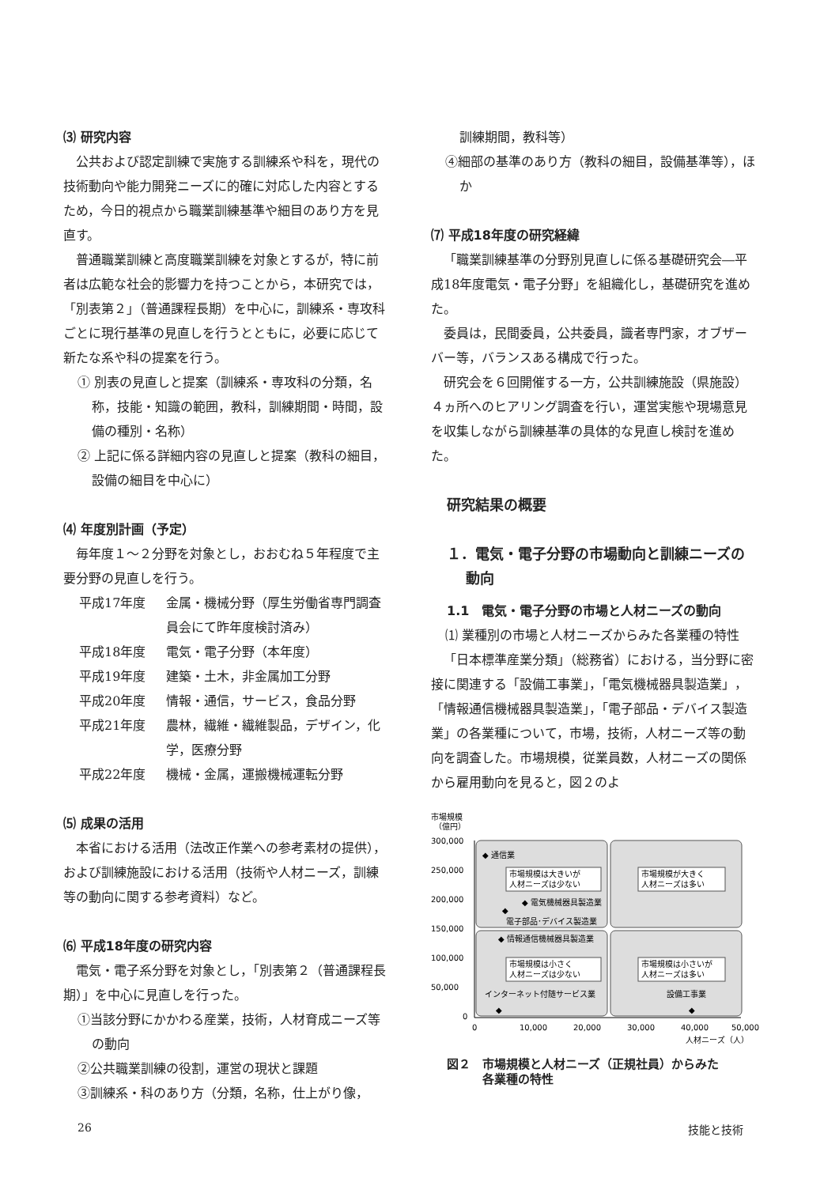⑶ 研究内容
公共および認定訓練で実施する訓練系や科を，現代の技術動向や能力開発ニーズに的確に対応した内容とするため，今日的視点から職業訓練基準や細目のあり方を見直す。
普通職業訓練と高度職業訓練を対象とするが，特に前者は広範な社会的影響力を持つことから，本研究では，「別表第２」（普通課程長期）を中心に，訓練系・専攻科ごとに現行基準の見直しを行うとともに，必要に応じて新たな系や科の提案を行う。
① 別表の見直しと提案（訓練系・専攻科の分類，名称，技能・知識の範囲，教科，訓練期間・時間，設備の種別・名称）
② 上記に係る詳細内容の見直しと提案（教科の細目，設備の細目を中心に）
⑷ 年度別計画（予定）
毎年度１〜２分野を対象とし，おおむね５年程度で主要分野の見直しを行う。
平成17年度 金属・機械分野（厚生労働省専門調査員会にて昨年度検討済み）
平成18年度 電気・電子分野（本年度）
平成19年度 建築・土木，非金属加工分野
平成20年度 情報・通信，サービス，食品分野
平成21年度 農林，繊維・繊維製品，デザイン，化学，医療分野
平成22年度 機械・金属，運搬機械運転分野
⑸ 成果の活用
本省における活用（法改正作業への参考素材の提供），および訓練施設における活用（技術や人材ニーズ，訓練等の動向に関する参考資料）など。
⑹ 平成18年度の研究内容
電気・電子系分野を対象とし，「別表第２（普通課程長期）」を中心に見直しを行った。
①当該分野にかかわる産業，技術，人材育成ニーズ等の動向
②公共職業訓練の役割，運営の現状と課題
③訓練系・科のあり方（分類，名称，仕上がり像，
訓練期間，教科等）
④細部の基準のあり方（教科の細目，設備基準等），ほか
⑺ 平成18年度の研究経緯
「職業訓練基準の分野別見直しに係る基礎研究会―平成18年度電気・電子分野」を組織化し，基礎研究を進めた。
委員は，民間委員，公共委員，識者専門家，オブザーバー等，バランスある構成で行った。
研究会を６回開催する一方，公共訓練施設（県施設）４ヵ所へのヒアリング調査を行い，運営実態や現場意見を収集しながら訓練基準の具体的な見直し検討を進めた。
研究結果の概要
１．電気・電子分野の市場動向と訓練ニーズの
　 動向
1.1　電気・電子分野の市場と人材ニーズの動向
⑴ 業種別の市場と人材ニーズからみた各業種の特性
「日本標準産業分類」（総務省）における，当分野に密接に関連する「設備工事業」，「電気機械器具製造業」，「情報通信機械器具製造業」，「電子部品・デバイス製造業」の各業種について，市場，技術，人材ニーズ等の動向を調査した。市場規模，従業員数，人材ニーズの関係から雇用動向を見ると，図２のよ
市場規模
（億円）
300,000
250,000
200,000
150,000
100,000
50,000
0
0
10,000
20,000
30,000
40,000
50,000
人材ニーズ（人）
◆ 通信業
市場規模は大きいが
人材ニーズは少ない
市場規模が大きく
人材ニーズは多い
◆ 電気機械器具製造業
◆
電子部品･デバイス製造業
◆ 情報通信機械器具製造業
市場規模は小さく
人材ニーズは少ない
市場規模は小さいが
人材ニーズは多い
インターネット付随サービス業
◆
設備工事業
◆
図２　市場規模と人材ニーズ（正規社員）からみた
　　　各業種の特性
26 技能と技術